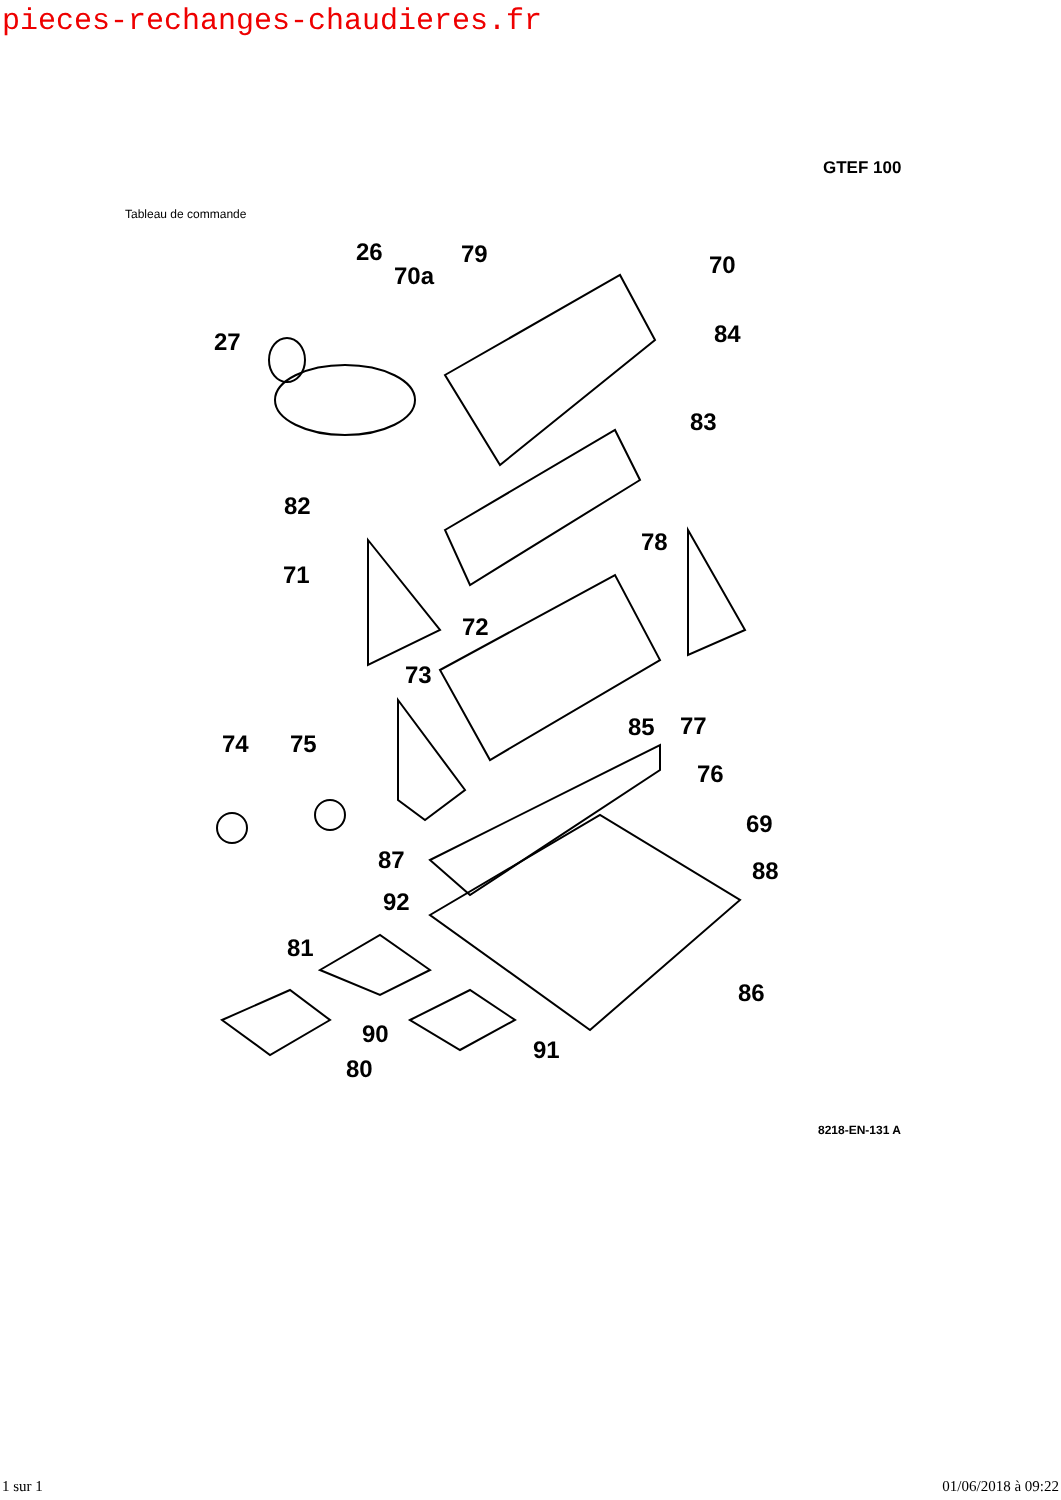pieces-rechanges-chaudieres.fr
GTEF 100
Tableau de commande
26
70a
79
70
27
84
83
82
78
71
72
73
85
77
74
75
76
69
87
88
92
81
86
90
91
80
8218-EN-131 A
1 sur 1 01/06/2018 à 09:22